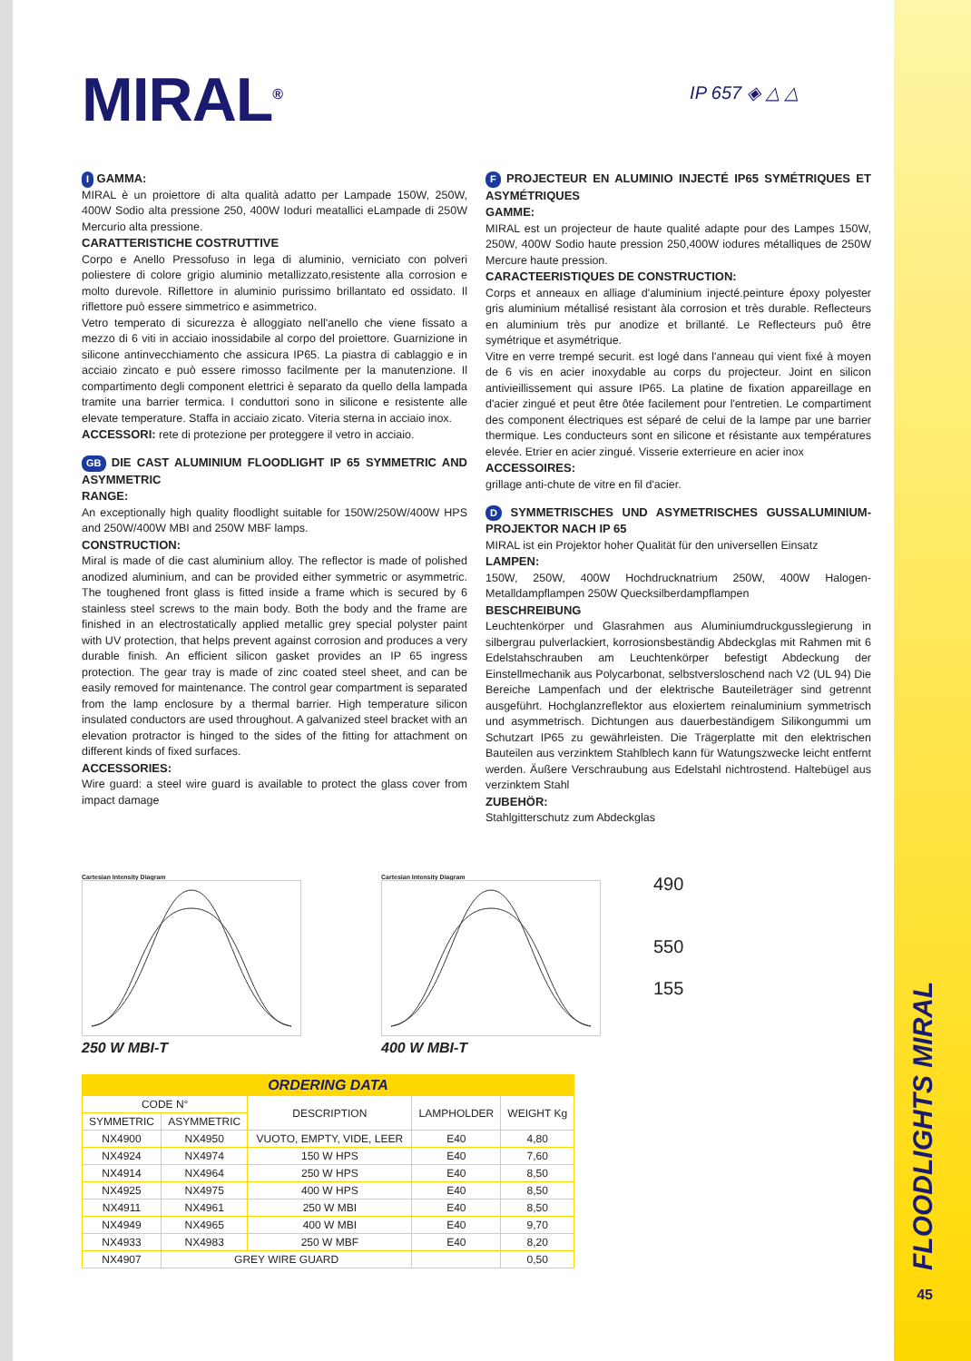MIRAL<sup>®</sup>
IP 657 ◈ △ △
I GAMMA:
MIRAL è un proiettore di alta qualità adatto per Lampade 150W, 250W, 400W Sodio alta pressione 250, 400W Ioduri meatallici eLampade di 250W Mercurio alta pressione.
CARATTERISTICHE COSTRUTTIVE
Corpo e Anello Pressofuso in lega di aluminio, verniciato con polveri poliestere di colore grigio aluminio metallizzato,resistente alla corrosion e molto durevole. Riflettore in aluminio purissimo brillantato ed ossidato. Il riflettore può essere simmetrico e asimmetrico.
Vetro temperato di sicurezza è alloggiato nell'anello che viene fissato a mezzo di 6 viti in acciaio inossidabile al corpo del proiettore. Guarnizione in silicone antinvecchiamento che assicura IP65. La piastra di cablaggio e in acciaio zincato e può essere rimosso facilmente per la manutenzione. Il compartimento degli component elettrici è separato da quello della lampada tramite una barrier termica. I conduttori sono in silicone e resistente alle elevate temperature. Staffa in acciaio zicato. Viteria sterna in acciaio inox.
ACCESSORI: rete di protezione per proteggere il vetro in acciaio.
GB DIE CAST ALUMINIUM FLOODLIGHT IP 65 SYMMETRIC AND ASYMMETRIC
RANGE:
An exceptionally high quality floodlight suitable for 150W/250W/400W HPS and 250W/400W MBI and 250W MBF lamps.
CONSTRUCTION:
Miral is made of die cast aluminium alloy. The reflector is made of polished anodized aluminium, and can be provided either symmetric or asymmetric. The toughened front glass is fitted inside a frame which is secured by 6 stainless steel screws to the main body. Both the body and the frame are finished in an electrostatically applied metallic grey special polyster paint with UV protection, that helps prevent against corrosion and produces a very durable finish. An efficient silicon gasket provides an IP 65 ingress protection. The gear tray is made of zinc coated steel sheet, and can be easily removed for maintenance. The control gear compartment is separated from the lamp enclosure by a thermal barrier. High temperature silicon insulated conductors are used throughout. A galvanized steel bracket with an elevation protractor is hinged to the sides of the fitting for attachment on different kinds of fixed surfaces.
ACCESSORIES:
Wire guard: a steel wire guard is available to protect the glass cover from impact damage
F PROJECTEUR EN ALUMINIO INJECTÉ IP65 SYMÉTRIQUES ET ASYMÉTRIQUES
GAMME:
MIRAL est un projecteur de haute qualité adapte pour des Lampes 150W, 250W, 400W Sodio haute pression 250,400W iodures métalliques de 250W Mercure haute pression.
CARACTEERISTIQUES DE CONSTRUCTION:
Corps et anneaux en alliage d'aluminium injecté.peinture époxy polyester gris aluminium métallisé resistant àla corrosion et très durable. Reflecteurs en aluminium très pur anodize et brillanté. Le Reflecteurs puô être symétrique et asymétrique.
Vitre en verre trempé securit. est logé dans l'anneau qui vient fixé à moyen de 6 vis en acier inoxydable au corps du projecteur. Joint en silicon antivieillissement qui assure IP65. La platine de fixation appareillage en d'acier zingué et peut être ôtée facilement pour l'entretien. Le compartiment des component électriques est séparé de celui de la lampe par une barrier thermique. Les conducteurs sont en silicone et résistante aux températures elevée. Etrier en acier zingué. Visserie exterrieure en acier inox
ACCESSOIRES:
grillage anti-chute de vitre en fil d'acier.
D SYMMETRISCHES UND ASYMETRISCHES GUSSALUMINIUM-PROJEKTOR NACH IP 65
MIRAL ist ein Projektor hoher Qualität für den universellen Einsatz
LAMPEN:
150W, 250W, 400W Hochdrucknatrium 250W, 400W Halogen-Metalldampflampen 250W Quecksilberdampflampen
BESCHREIBUNG
Leuchtenkörper und Glasrahmen aus Aluminiumdruckgusslegierung in silbergrau pulverlackiert, korrosionsbeständig Abdeckglas mit Rahmen mit 6 Edelstahschrauben am Leuchtenkörper befestigt Abdeckung der Einstellmechanik aus Polycarbonat, selbstversloschend nach V2 (UL 94) Die Bereiche Lampenfach und der elektrische Bauteileträger sind getrennt ausgeführt. Hochglanzreflektor aus eloxiertem reinaluminium symmetrisch und asymmetrisch. Dichtungen aus dauerbeständigem Silikongummi um Schutzart IP65 zu gewährleisten. Die Trägerplatte mit den elektrischen Bauteilen aus verzinktem Stahlblech kann für Watungszwecke leicht entfernt werden. Äußere Verschraubung aus Edelstahl nichtrostend. Haltebügel aus verzinktem Stahl
ZUBEHÖR:
Stahlgitterschutz zum Abdeckglas
Cartesian Intensity Diagram
250 W MBI-T
Cartesian Intensity Diagram
400 W MBI-T
490
550
155
| ORDERING DATA | | | | |
| --- | --- | --- | --- | --- |
| CODE N° | | DESCRIPTION | LAMPHOLDER | WEIGHT Kg |
| SYMMETRIC | ASYMMETRIC | | | |
| NX4900 | NX4950 | VUOTO, EMPTY, VIDE, LEER | E40 | 4,80 |
| NX4924 | NX4974 | 150 W HPS | E40 | 7,60 |
| NX4914 | NX4964 | 250 W HPS | E40 | 8,50 |
| NX4925 | NX4975 | 400 W HPS | E40 | 8,50 |
| NX4911 | NX4961 | 250 W MBI | E40 | 8,50 |
| NX4949 | NX4965 | 400 W MBI | E40 | 9,70 |
| NX4933 | NX4983 | 250 W MBF | E40 | 8,20 |
| NX4907 | GREY WIRE GUARD | | | 0,50 |
FLOODLIGHTS MIRAL
45